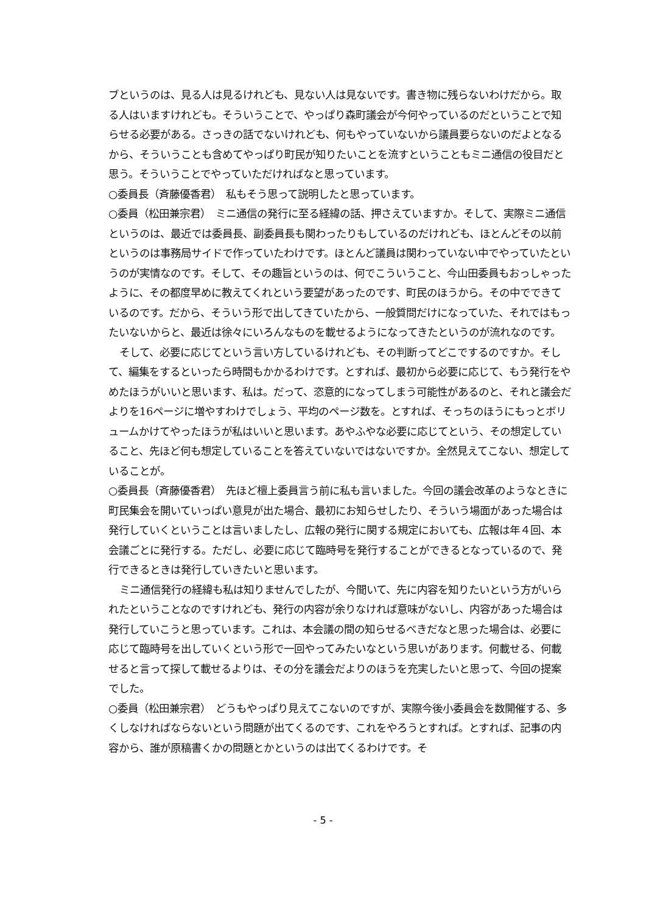ブというのは、見る人は見るけれども、見ない人は見ないです。書き物に残らないわけだから。取る人はいますけれども。そういうことで、やっぱり森町議会が今何やっているのだということで知らせる必要がある。さっきの話でないけれども、何もやっていないから議員要らないのだよとなるから、そういうことも含めてやっぱり町民が知りたいことを流すということもミニ通信の役目だと思う。そういうことでやっていただければなと思っています。
○委員長（斉藤優香君）　私もそう思って説明したと思っています。
○委員（松田兼宗君）　ミニ通信の発行に至る経緯の話、押さえていますか。そして、実際ミニ通信というのは、最近では委員長、副委員長も関わったりもしているのだけれども、ほとんどその以前というのは事務局サイドで作っていたわけです。ほとんど議員は関わっていない中でやっていたというのが実情なのです。そして、その趣旨というのは、何でこういうこと、今山田委員もおっしゃったように、その都度早めに教えてくれという要望があったのです、町民のほうから。その中でできているのです。だから、そういう形で出してきていたから、一般質問だけになっていた、それではもったいないからと、最近は徐々にいろんなものを載せるようになってきたというのが流れなのです。
そして、必要に応じてという言い方しているけれども、その判断ってどこでするのですか。そして、編集をするといったら時間もかかるわけです。とすれば、最初から必要に応じて、もう発行をやめたほうがいいと思います、私は。だって、恣意的になってしまう可能性があるのと、それと議会だよりを16ページに増やすわけでしょう、平均のページ数を。とすれば、そっちのほうにもっとボリュームかけてやったほうが私はいいと思います。あやふやな必要に応じてという、その想定していること、先ほど何も想定していることを答えていないではないですか。全然見えてこない、想定していることが。
○委員長（斉藤優香君）　先ほど檀上委員言う前に私も言いました。今回の議会改革のようなときに町民集会を開いていっぱい意見が出た場合、最初にお知らせしたり、そういう場面があった場合は発行していくということは言いましたし、広報の発行に関する規定においても、広報は年４回、本会議ごとに発行する。ただし、必要に応じて臨時号を発行することができるとなっているので、発行できるときは発行していきたいと思います。
ミニ通信発行の経緯も私は知りませんでしたが、今聞いて、先に内容を知りたいという方がいられたということなのですけれども、発行の内容が余りなければ意味がないし、内容があった場合は発行していこうと思っています。これは、本会議の間の知らせるべきだなと思った場合は、必要に応じて臨時号を出していくという形で一回やってみたいなという思いがあります。何載せる、何載せると言って探して載せるよりは、その分を議会だよりのほうを充実したいと思って、今回の提案でした。
○委員（松田兼宗君）　どうもやっぱり見えてこないのですが、実際今後小委員会を数開催する、多くしなければならないという問題が出てくるのです、これをやろうとすれば。とすれば、記事の内容から、誰が原稿書くかの問題とかというのは出てくるわけです。そ
- 5 -